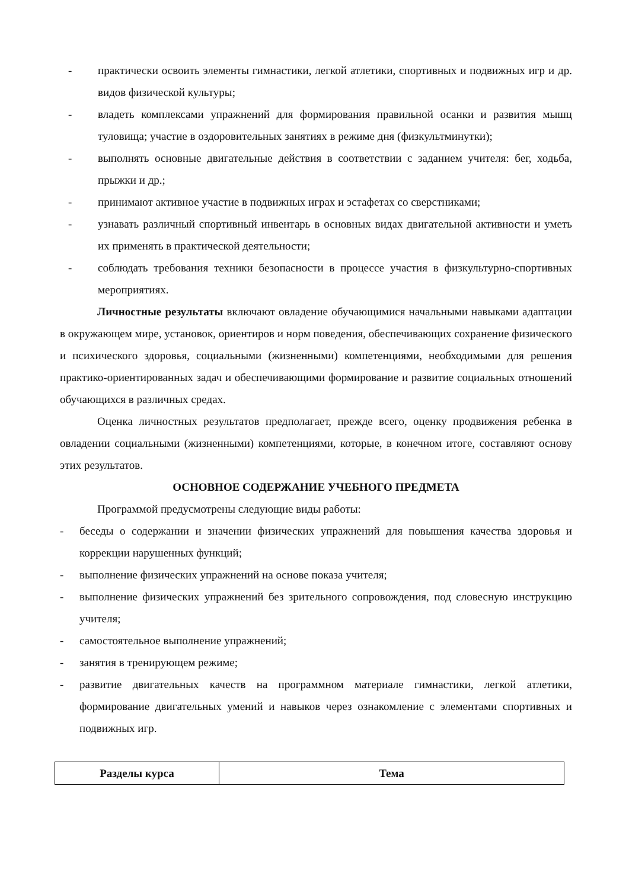- практически освоить элементы гимнастики, легкой атлетики, спортивных и подвижных игр и др. видов физической культуры;
- владеть комплексами упражнений для формирования правильной осанки и развития мышц туловища; участие в оздоровительных занятиях в режиме дня (физкультминутки);
- выполнять основные двигательные действия в соответствии с заданием учителя: бег, ходьба, прыжки и др.;
- принимают активное участие в подвижных играх и эстафетах со сверстниками;
- узнавать различный спортивный инвентарь в основных видах двигательной активности и уметь их применять в практической деятельности;
- соблюдать требования техники безопасности в процессе участия в физкультурно-спортивных мероприятиях.
Личностные результаты включают овладение обучающимися начальными навыками адаптации в окружающем мире, установок, ориентиров и норм поведения, обеспечивающих сохранение физического и психического здоровья, социальными (жизненными) компетенциями, необходимыми для решения практико-ориентированных задач и обеспечивающими формирование и развитие социальных отношений обучающихся в различных средах.
Оценка личностных результатов предполагает, прежде всего, оценку продвижения ребенка в овладении социальными (жизненными) компетенциями, которые, в конечном итоге, составляют основу этих результатов.
ОСНОВНОЕ СОДЕРЖАНИЕ УЧЕБНОГО ПРЕДМЕТА
Программой предусмотрены следующие виды работы:
- беседы о содержании и значении физических упражнений для повышения качества здоровья и коррекции нарушенных функций;
- выполнение физических упражнений на основе показа учителя;
- выполнение физических упражнений без зрительного сопровождения, под словесную инструкцию учителя;
- самостоятельное выполнение упражнений;
- занятия в тренирующем режиме;
- развитие двигательных качеств на программном материале гимнастики, легкой атлетики, формирование двигательных умений и навыков через ознакомление с элементами спортивных и подвижных игр.
| Разделы курса | Тема |
| --- | --- |